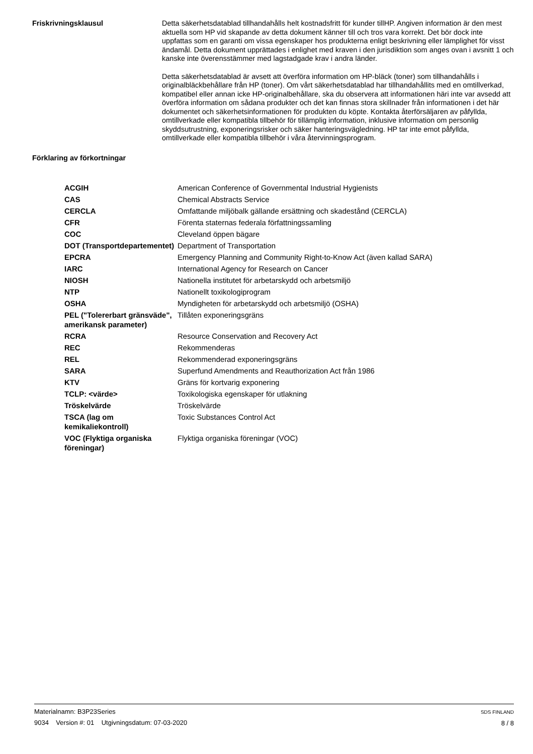Friskrivningsklausul
Detta säkerhetsdatablad tillhandahålls helt kostnadsfritt för kunder tillHP. Angiven information är den mest aktuella som HP vid skapande av detta dokument känner till och tros vara korrekt. Det bör dock inte uppfattas som en garanti om vissa egenskaper hos produkterna enligt beskrivning eller lämplighet för visst ändamål. Detta dokument upprättades i enlighet med kraven i den jurisdiktion som anges ovan i avsnitt 1 och kanske inte överensstämmer med lagstadgade krav i andra länder.
Detta säkerhetsdatablad är avsett att överföra information om HP-bläck (toner) som tillhandahålls i originalbläckbehållare från HP (toner). Om vårt säkerhetsdatablad har tillhandahållits med en omtillverkad, kompatibel eller annan icke HP-originalbehållare, ska du observera att informationen häri inte var avsedd att överföra information om sådana produkter och det kan finnas stora skillnader från informationen i det här dokumentet och säkerhetsinformationen för produkten du köpte. Kontakta återförsäljaren av påfyllda, omtillverkade eller kompatibla tillbehör för tillämplig information, inklusive information om personlig skyddsutrustning, exponeringsrisker och säker hanteringsvägledning. HP tar inte emot påfyllda, omtillverkade eller kompatibla tillbehör i våra återvinningsprogram.
Förklaring av förkortningar
| ACGIH | American Conference of Governmental Industrial Hygienists |
| CAS | Chemical Abstracts Service |
| CERCLA | Omfattande miljöbalk gällande ersättning och skadestånd (CERCLA) |
| CFR | Förenta staternas federala författningssamling |
| COC | Cleveland öppen bägare |
| DOT (Transportdepartementet) | Department of Transportation |
| EPCRA | Emergency Planning and Community Right-to-Know Act (även kallad SARA) |
| IARC | International Agency for Research on Cancer |
| NIOSH | Nationella institutet för arbetarskydd och arbetsmiljö |
| NTP | Nationellt toxikologiprogram |
| OSHA | Myndigheten för arbetarskydd och arbetsmiljö (OSHA) |
| PEL ("Tolererbart gränsväde", amerikansk parameter) | Tillåten exponeringsgräns |
| RCRA | Resource Conservation and Recovery Act |
| REC | Rekommenderas |
| REL | Rekommenderad exponeringsgräns |
| SARA | Superfund Amendments and Reauthorization Act från 1986 |
| KTV | Gräns för kortvarig exponering |
| TCLP: <värde> | Toxikologiska egenskaper för utlakning |
| Tröskelvärde | Tröskelvärde |
| TSCA (lag om kemikaliekontroll) | Toxic Substances Control Act |
| VOC (Flyktiga organiska föreningar) | Flyktiga organiska föreningar (VOC) |
Materialnamn: B3P23Series
9034 Version #: 01 Utgivningsdatum: 07-03-2020
SDS FINLAND
8 / 8